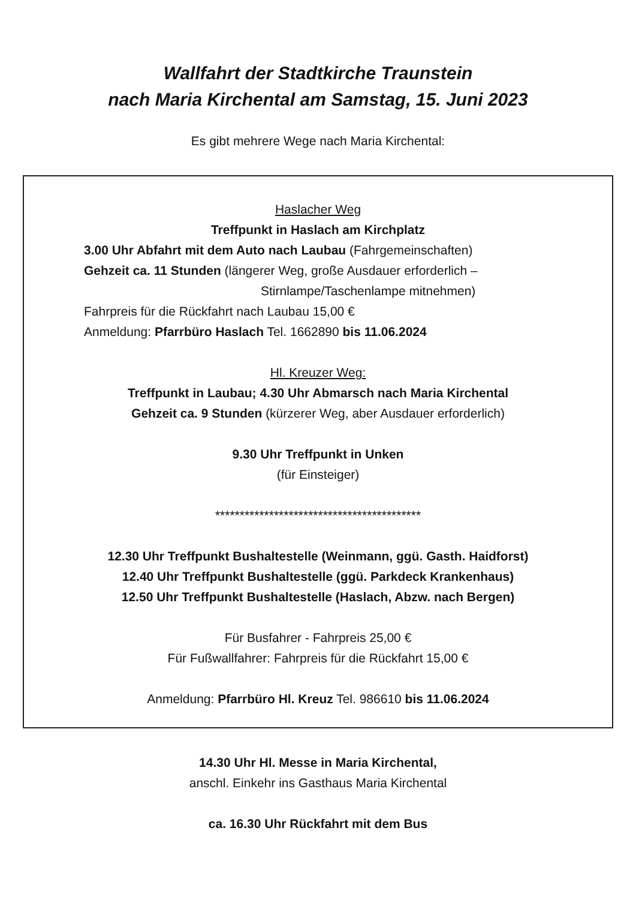Wallfahrt der Stadtkirche Traunstein
nach Maria Kirchental am Samstag, 15. Juni 2023
Es gibt mehrere Wege nach Maria Kirchental:
Haslacher Weg
Treffpunkt in Haslach am Kirchplatz
3.00 Uhr Abfahrt mit dem Auto nach Laubau (Fahrgemeinschaften)
Gehzeit ca. 11 Stunden (längerer Weg, große Ausdauer erforderlich –
Stirnlampe/Taschenlampe mitnehmen)
Fahrpreis für die Rückfahrt nach Laubau 15,00 €
Anmeldung: Pfarrbüro Haslach Tel. 1662890 bis 11.06.2024
Hl. Kreuzer Weg:
Treffpunkt in Laubau; 4.30 Uhr Abmarsch nach Maria Kirchental
Gehzeit ca. 9 Stunden (kürzerer Weg, aber Ausdauer erforderlich)
9.30 Uhr Treffpunkt in Unken
(für Einsteiger)
******************************************
12.30 Uhr Treffpunkt Bushaltestelle (Weinmann, ggü. Gasth. Haidforst)
12.40 Uhr Treffpunkt Bushaltestelle (ggü. Parkdeck Krankenhaus)
12.50 Uhr Treffpunkt Bushaltestelle (Haslach, Abzw. nach Bergen)
Für Busfahrer - Fahrpreis 25,00 €
Für Fußwallfahrer: Fahrpreis für die Rückfahrt 15,00 €
Anmeldung: Pfarrbüro Hl. Kreuz Tel. 986610 bis 11.06.2024
14.30 Uhr Hl. Messe in Maria Kirchental,
anschl. Einkehr ins Gasthaus Maria Kirchental
ca. 16.30 Uhr Rückfahrt mit dem Bus